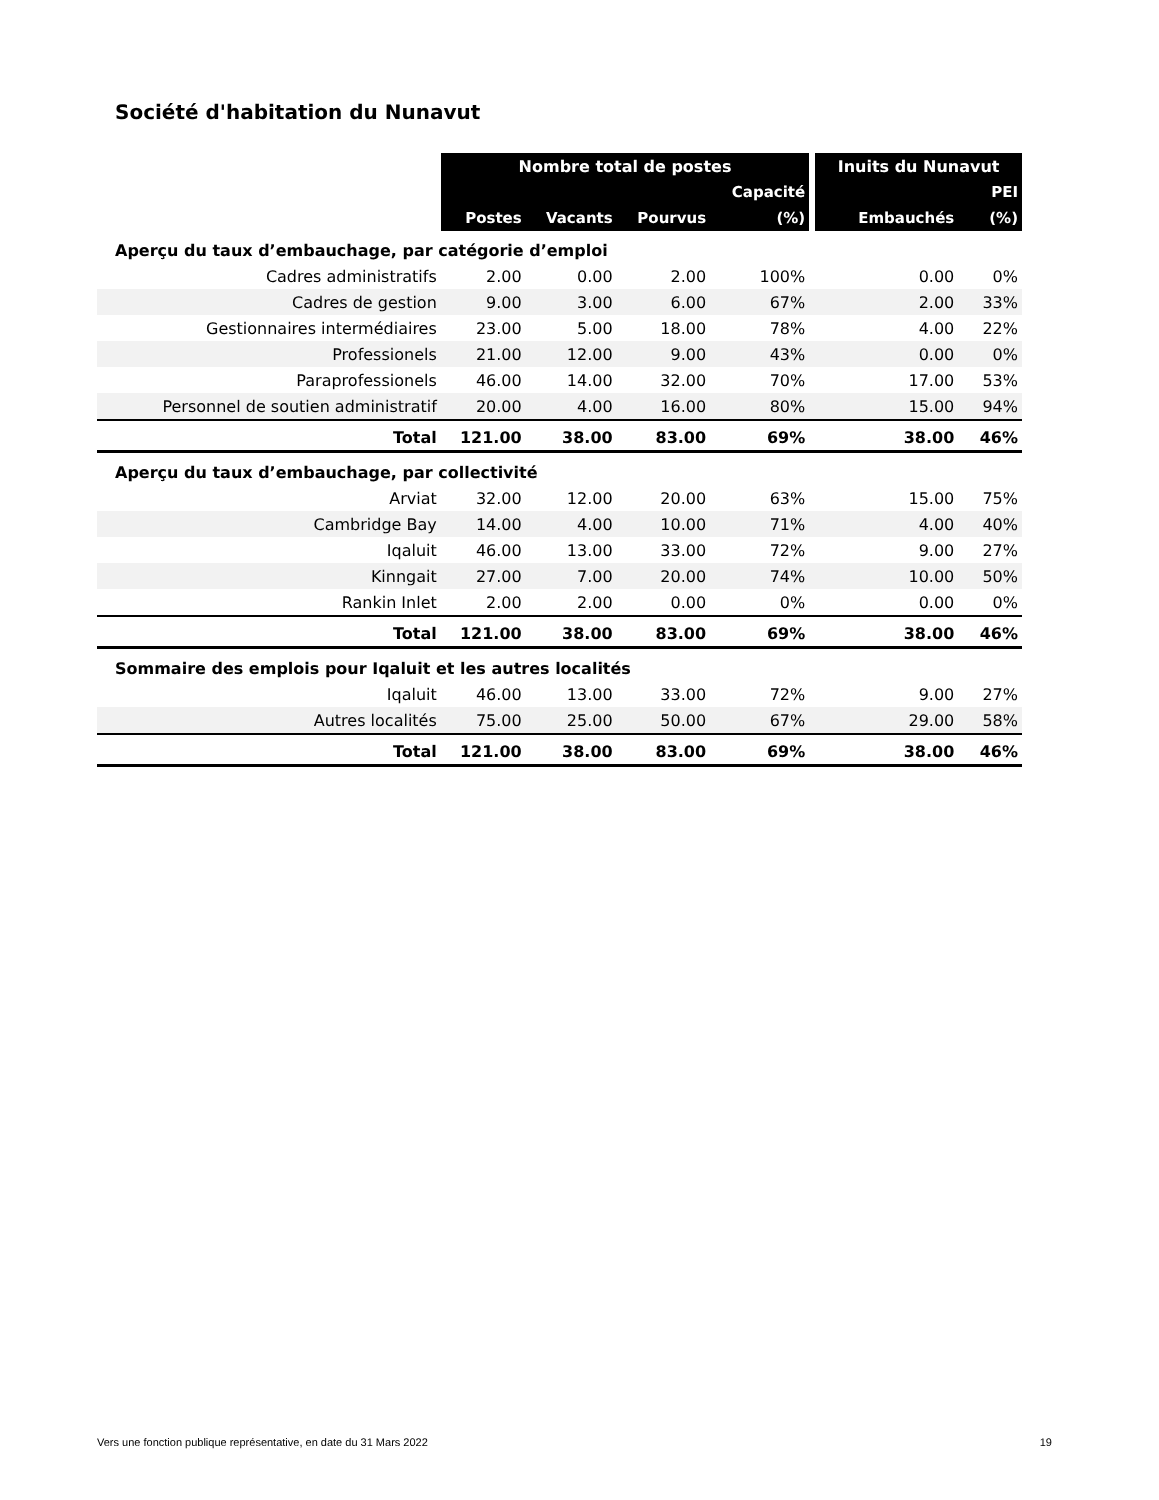Société d'habitation du Nunavut
| | Nombre total de postes | | | | | Inuits du Nunavut | |
| --- | --- | --- | --- | --- | --- | --- | --- |
| | | | | Capacité | | | PEI |
| | Postes | Vacants | Pourvus | (%) | | Embauchés | (%) |
| Aperçu du taux d’embauchage, par catégorie d’emploi | | | | | | | |
| Cadres administratifs | 2.00 | 0.00 | 2.00 | 100% | | 0.00 | 0% |
| Cadres de gestion | 9.00 | 3.00 | 6.00 | 67% | | 2.00 | 33% |
| Gestionnaires intermédiaires | 23.00 | 5.00 | 18.00 | 78% | | 4.00 | 22% |
| Professionels | 21.00 | 12.00 | 9.00 | 43% | | 0.00 | 0% |
| Paraprofessionels | 46.00 | 14.00 | 32.00 | 70% | | 17.00 | 53% |
| Personnel de soutien administratif | 20.00 | 4.00 | 16.00 | 80% | | 15.00 | 94% |
| Total | 121.00 | 38.00 | 83.00 | 69% | | 38.00 | 46% |
| Aperçu du taux d’embauchage, par collectivité | | | | | | | |
| Arviat | 32.00 | 12.00 | 20.00 | 63% | | 15.00 | 75% |
| Cambridge Bay | 14.00 | 4.00 | 10.00 | 71% | | 4.00 | 40% |
| Iqaluit | 46.00 | 13.00 | 33.00 | 72% | | 9.00 | 27% |
| Kinngait | 27.00 | 7.00 | 20.00 | 74% | | 10.00 | 50% |
| Rankin Inlet | 2.00 | 2.00 | 0.00 | 0% | | 0.00 | 0% |
| Total | 121.00 | 38.00 | 83.00 | 69% | | 38.00 | 46% |
| Sommaire des emplois pour Iqaluit et les autres localités | | | | | | | |
| Iqaluit | 46.00 | 13.00 | 33.00 | 72% | | 9.00 | 27% |
| Autres localités | 75.00 | 25.00 | 50.00 | 67% | | 29.00 | 58% |
| Total | 121.00 | 38.00 | 83.00 | 69% | | 38.00 | 46% |
Vers une fonction publique représentative, en date du 31 Mars 2022 19